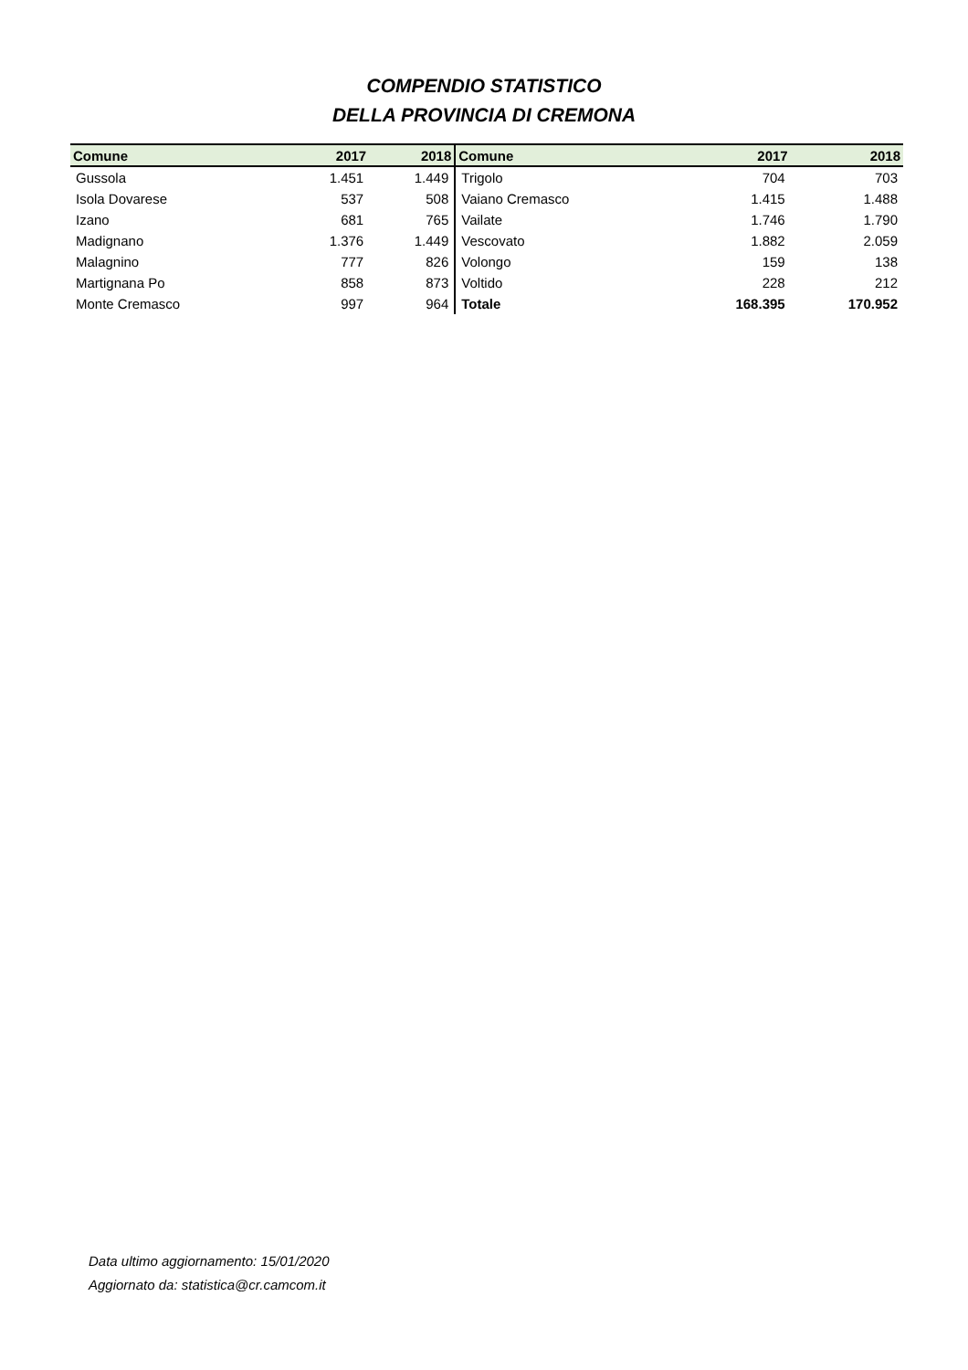COMPENDIO STATISTICO
DELLA PROVINCIA DI CREMONA
| Comune | 2017 | 2018 | Comune | 2017 | 2018 |
| --- | --- | --- | --- | --- | --- |
| Gussola | 1.451 | 1.449 | Trigolo | 704 | 703 |
| Isola Dovarese | 537 | 508 | Vaiano Cremasco | 1.415 | 1.488 |
| Izano | 681 | 765 | Vailate | 1.746 | 1.790 |
| Madignano | 1.376 | 1.449 | Vescovato | 1.882 | 2.059 |
| Malagnino | 777 | 826 | Volongo | 159 | 138 |
| Martignana Po | 858 | 873 | Voltido | 228 | 212 |
| Monte Cremasco | 997 | 964 | Totale | 168.395 | 170.952 |
Data ultimo aggiornamento: 15/01/2020
Aggiornato da: statistica@cr.camcom.it